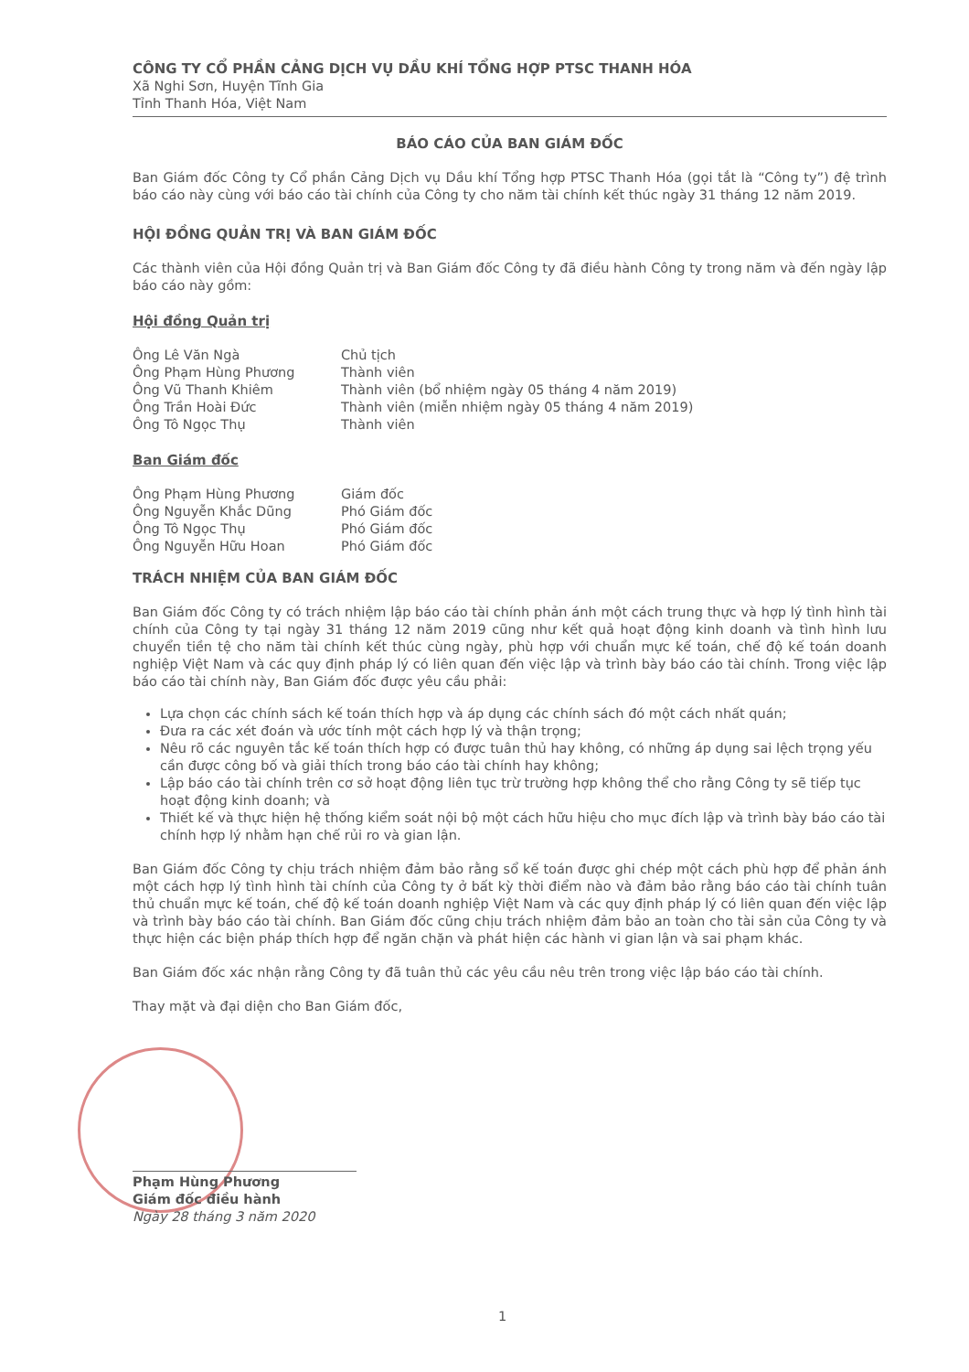CÔNG TY CỔ PHẦN CẢNG DỊCH VỤ DẦU KHÍ TỔNG HỢP PTSC THANH HÓA
Xã Nghi Sơn, Huyện Tĩnh Gia
Tỉnh Thanh Hóa, Việt Nam
BÁO CÁO CỦA BAN GIÁM ĐỐC
Ban Giám đốc Công ty Cổ phần Cảng Dịch vụ Dầu khí Tổng hợp PTSC Thanh Hóa (gọi tắt là “Công ty”) đệ trình báo cáo này cùng với báo cáo tài chính của Công ty cho năm tài chính kết thúc ngày 31 tháng 12 năm 2019.
HỘI ĐỒNG QUẢN TRỊ VÀ BAN GIÁM ĐỐC
Các thành viên của Hội đồng Quản trị và Ban Giám đốc Công ty đã điều hành Công ty trong năm và đến ngày lập báo cáo này gồm:
Hội đồng Quản trị
| Ông Lê Văn Ngà | Chủ tịch |
| Ông Phạm Hùng Phương | Thành viên |
| Ông Vũ Thanh Khiêm | Thành viên (bổ nhiệm ngày 05 tháng 4 năm 2019) |
| Ông Trần Hoài Đức | Thành viên (miễn nhiệm ngày 05 tháng 4 năm 2019) |
| Ông Tô Ngọc Thụ | Thành viên |
Ban Giám đốc
| Ông Phạm Hùng Phương | Giám đốc |
| Ông Nguyễn Khắc Dũng | Phó Giám đốc |
| Ông Tô Ngọc Thụ | Phó Giám đốc |
| Ông Nguyễn Hữu Hoan | Phó Giám đốc |
TRÁCH NHIỆM CỦA BAN GIÁM ĐỐC
Ban Giám đốc Công ty có trách nhiệm lập báo cáo tài chính phản ánh một cách trung thực và hợp lý tình hình tài chính của Công ty tại ngày 31 tháng 12 năm 2019 cũng như kết quả hoạt động kinh doanh và tình hình lưu chuyển tiền tệ cho năm tài chính kết thúc cùng ngày, phù hợp với chuẩn mực kế toán, chế độ kế toán doanh nghiệp Việt Nam và các quy định pháp lý có liên quan đến việc lập và trình bày báo cáo tài chính. Trong việc lập báo cáo tài chính này, Ban Giám đốc được yêu cầu phải:
Lựa chọn các chính sách kế toán thích hợp và áp dụng các chính sách đó một cách nhất quán;
Đưa ra các xét đoán và ước tính một cách hợp lý và thận trọng;
Nêu rõ các nguyên tắc kế toán thích hợp có được tuân thủ hay không, có những áp dụng sai lệch trọng yếu cần được công bố và giải thích trong báo cáo tài chính hay không;
Lập báo cáo tài chính trên cơ sở hoạt động liên tục trừ trường hợp không thể cho rằng Công ty sẽ tiếp tục hoạt động kinh doanh; và
Thiết kế và thực hiện hệ thống kiểm soát nội bộ một cách hữu hiệu cho mục đích lập và trình bày báo cáo tài chính hợp lý nhằm hạn chế rủi ro và gian lận.
Ban Giám đốc Công ty chịu trách nhiệm đảm bảo rằng sổ kế toán được ghi chép một cách phù hợp để phản ánh một cách hợp lý tình hình tài chính của Công ty ở bất kỳ thời điểm nào và đảm bảo rằng báo cáo tài chính tuân thủ chuẩn mực kế toán, chế độ kế toán doanh nghiệp Việt Nam và các quy định pháp lý có liên quan đến việc lập và trình bày báo cáo tài chính. Ban Giám đốc cũng chịu trách nhiệm đảm bảo an toàn cho tài sản của Công ty và thực hiện các biện pháp thích hợp để ngăn chặn và phát hiện các hành vi gian lận và sai phạm khác.
Ban Giám đốc xác nhận rằng Công ty đã tuân thủ các yêu cầu nêu trên trong việc lập báo cáo tài chính.
Thay mặt và đại diện cho Ban Giám đốc,
Phạm Hùng Phương
Giám đốc điều hành
Ngày 28 tháng 3 năm 2020
1